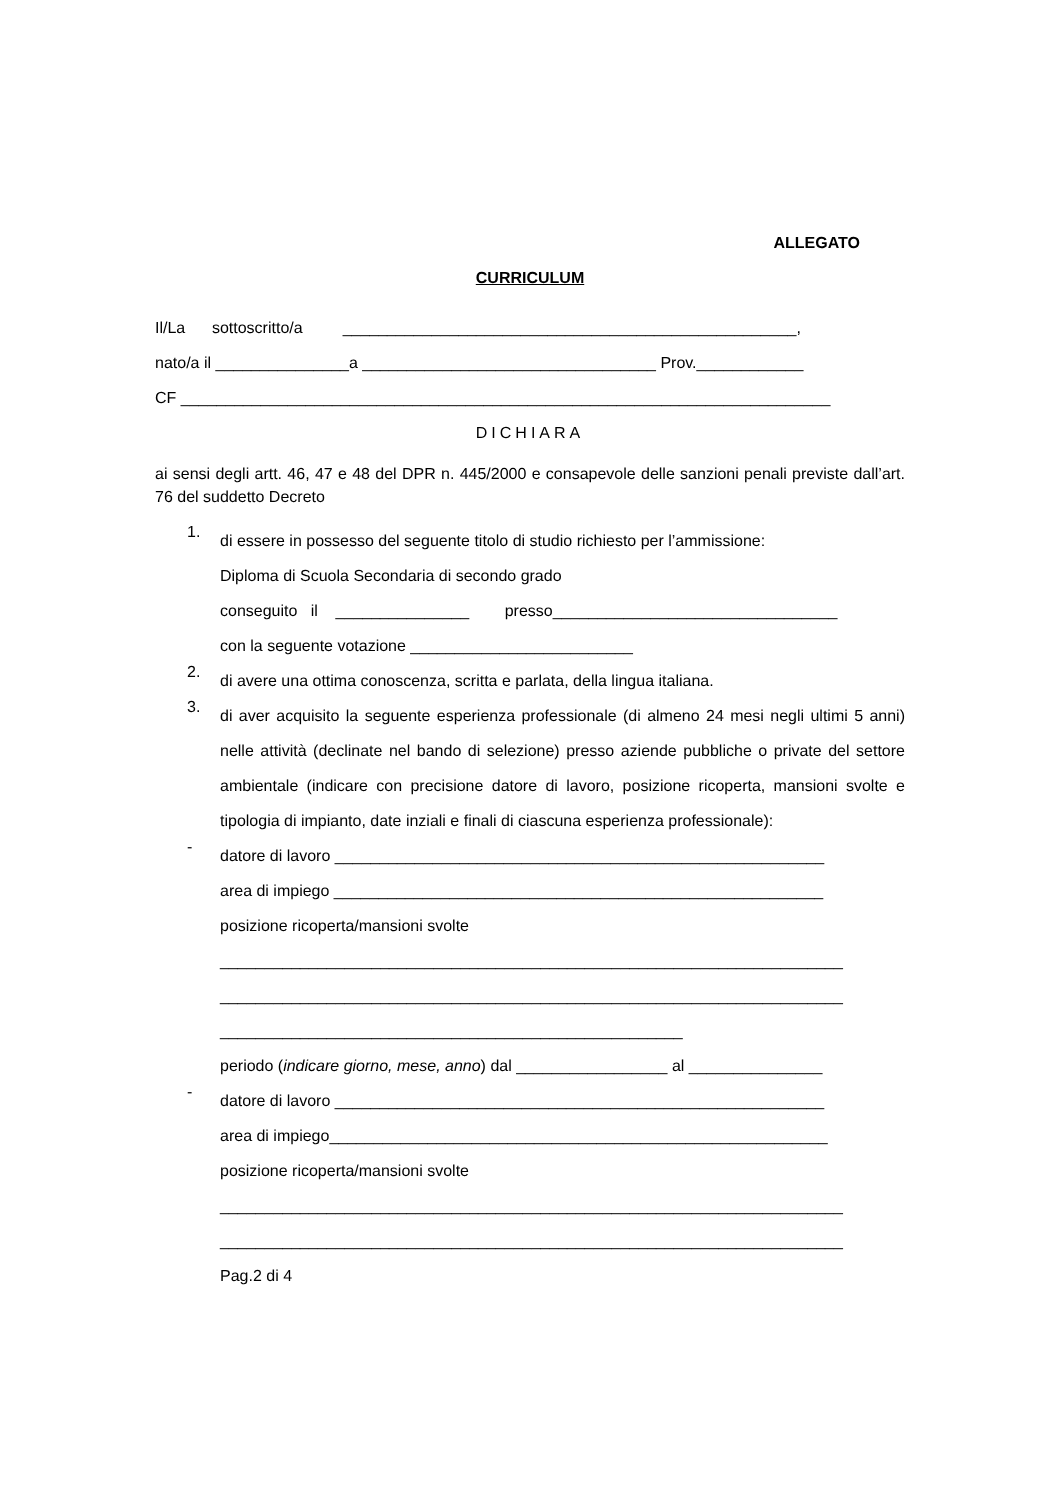ALLEGATO
CURRICULUM
Il/La sottoscritto/a ___________________________________________________,
nato/a il _______________a _________________________________ Prov.____________
CF _________________________________________________________________________
DICHIARA
ai sensi degli artt. 46, 47 e 48 del DPR n. 445/2000 e consapevole delle sanzioni penali previste dall’art. 76 del suddetto Decreto
1.
di essere in possesso del seguente titolo di studio richiesto per l’ammissione:
Diploma di Scuola Secondaria di secondo grado
conseguito il _______________ presso________________________________
con la seguente votazione _________________________
2.
di avere una ottima conoscenza, scritta e parlata, della lingua italiana.
3.
di aver acquisito la seguente esperienza professionale (di almeno 24 mesi negli ultimi 5 anni) nelle attività (declinate nel bando di selezione) presso aziende pubbliche o private del settore ambientale (indicare con precisione datore di lavoro, posizione ricoperta, mansioni svolte e tipologia di impianto, date inziali e finali di ciascuna esperienza professionale):
-
datore di lavoro _______________________________________________________
area di impiego _______________________________________________________
posizione ricoperta/mansioni svolte
______________________________________________________________________
______________________________________________________________________
____________________________________________________
periodo (indicare giorno, mese, anno) dal _________________ al _______________
-
datore di lavoro _______________________________________________________
area di impiego________________________________________________________
posizione ricoperta/mansioni svolte
______________________________________________________________________
______________________________________________________________________
Pag.2 di 4